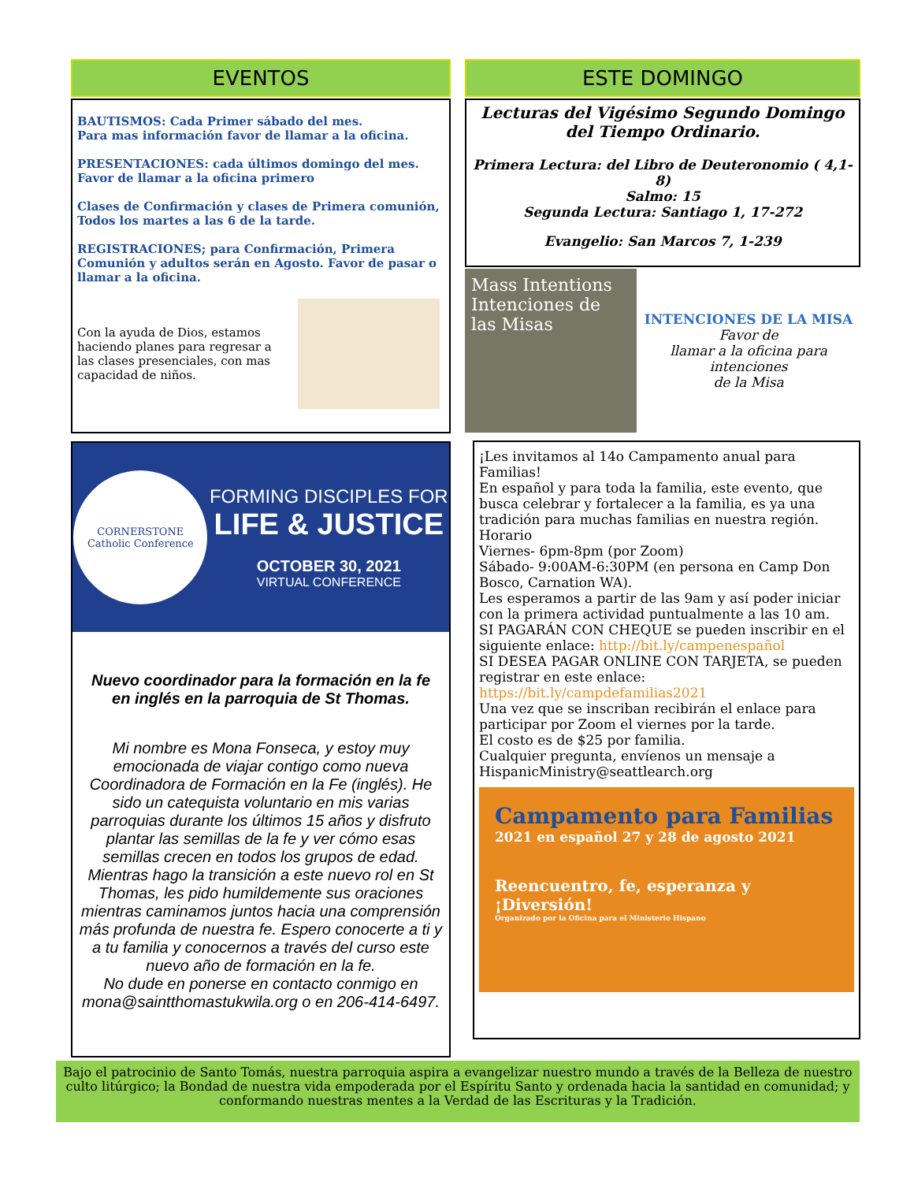EVENTOS
BAUTISMOS: Cada Primer sábado del mes.
Para mas información favor de llamar a la oficina.
PRESENTACIONES: cada últimos domingo del mes. Favor de llamar a la oficina primero
Clases de Confirmación y clases de Primera comunión, Todos los martes a las 6 de la tarde.
REGISTRACIONES; para Confirmación, Primera Comunión y adultos serán en Agosto. Favor de pasar o llamar a la oficina.
Con la ayuda de Dios, estamos haciendo planes para regresar a las clases presenciales, con mas capacidad de niños.
CORNERSTONE
Catholic Conference
FORMING DISCIPLES FOR
LIFE & JUSTICE
OCTOBER 30, 2021
VIRTUAL CONFERENCE
Nuevo coordinador para la formación en la fe en inglés en la parroquia de St Thomas.
Mi nombre es Mona Fonseca, y estoy muy emocionada de viajar contigo como nueva Coordinadora de Formación en la Fe (inglés). He sido un catequista voluntario en mis varias parroquias durante los últimos 15 años y disfruto plantar las semillas de la fe y ver cómo esas semillas crecen en todos los grupos de edad. Mientras hago la transición a este nuevo rol en St Thomas, les pido humildemente sus oraciones mientras caminamos juntos hacia una comprensión más profunda de nuestra fe. Espero conocerte a ti y a tu familia y conocernos a través del curso este nuevo año de formación en la fe.
No dude en ponerse en contacto conmigo en mona@saintthomastukwila.org o en 206-414-6497.
ESTE DOMINGO
Lecturas del Vigésimo Segundo Domingo del Tiempo Ordinario.
Primera Lectura: del Libro de Deuteronomio ( 4,1-8)
Salmo: 15
Segunda Lectura: Santiago 1, 17-272
Evangelio: San Marcos 7, 1-239
Mass Intentions Intenciones de las Misas
INTENCIONES DE LA MISA
Favor de
llamar a la oficina para intenciones
de la Misa
¡Les invitamos al 14o Campamento anual para Familias!
En español y para toda la familia, este evento, que busca celebrar y fortalecer a la familia, es ya una tradición para muchas familias en nuestra región.
Horario
Viernes- 6pm-8pm (por Zoom)
Sábado- 9:00AM-6:30PM (en persona en Camp Don Bosco, Carnation WA).
Les esperamos a partir de las 9am y así poder iniciar con la primera actividad puntualmente a las 10 am.
SI PAGARÁN CON CHEQUE se pueden inscribir en el siguiente enlace: http://bit.ly/campenespañol
SI DESEA PAGAR ONLINE CON TARJETA, se pueden registrar en este enlace: https://bit.ly/campdefamilias2021
Una vez que se inscriban recibirán el enlace para participar por Zoom el viernes por la tarde.
El costo es de $25 por familia.
Cualquier pregunta, envíenos un mensaje a HispanicMinistry@seattlearch.org
Campamento para Familias
2021 en español 27 y 28 de agosto 2021
Reencuentro, fe, esperanza y ¡Diversión!
Organizado por la Oficina para el Ministerio Hispano
Bajo el patrocinio de Santo Tomás, nuestra parroquia aspira a evangelizar nuestro mundo a través de la Belleza de nuestro culto litúrgico; la Bondad de nuestra vida empoderada por el Espíritu Santo y ordenada hacia la santidad en comunidad; y conformando nuestras mentes a la Verdad de las Escrituras y la Tradición.